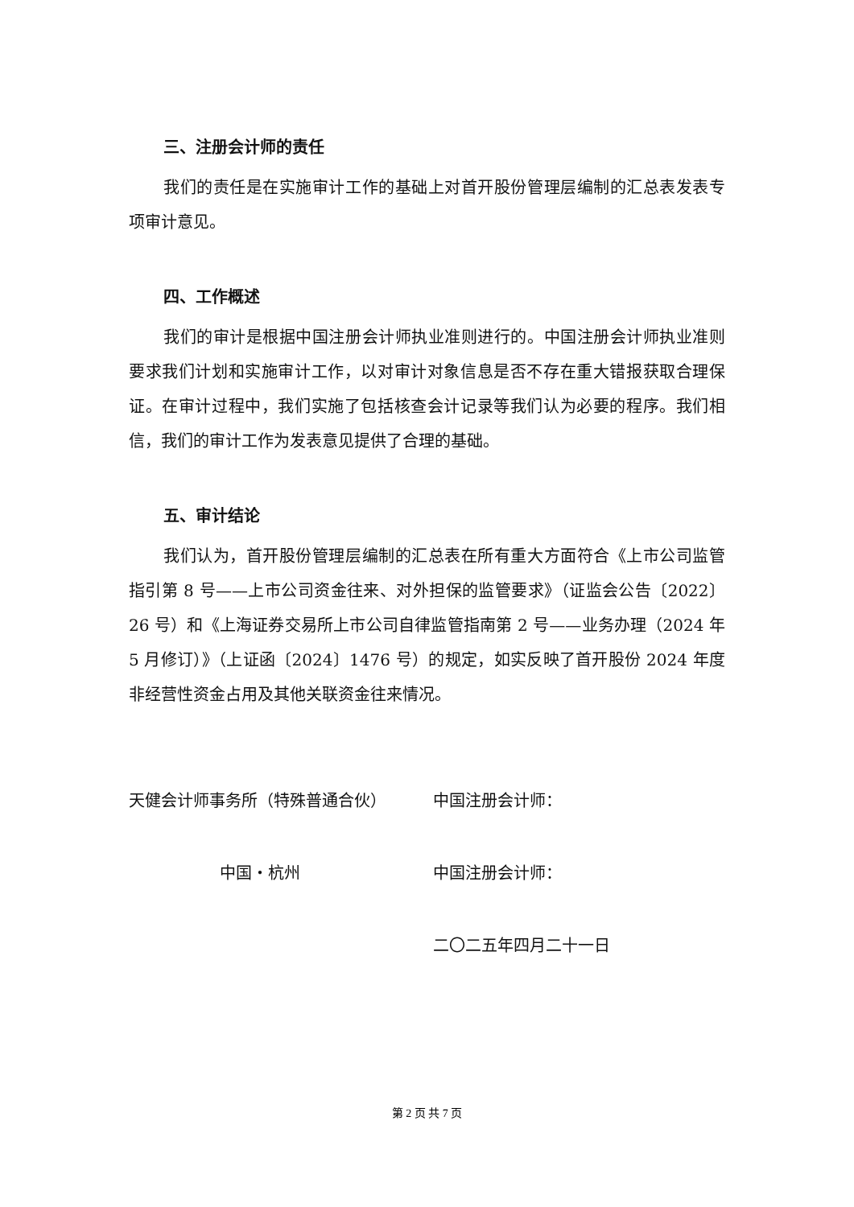三、注册会计师的责任
我们的责任是在实施审计工作的基础上对首开股份管理层编制的汇总表发表专项审计意见。
四、工作概述
我们的审计是根据中国注册会计师执业准则进行的。中国注册会计师执业准则要求我们计划和实施审计工作，以对审计对象信息是否不存在重大错报获取合理保证。在审计过程中，我们实施了包括核查会计记录等我们认为必要的程序。我们相信，我们的审计工作为发表意见提供了合理的基础。
五、审计结论
我们认为，首开股份管理层编制的汇总表在所有重大方面符合《上市公司监管指引第 8 号——上市公司资金往来、对外担保的监管要求》（证监会公告〔2022〕26 号）和《上海证券交易所上市公司自律监管指南第 2 号——业务办理（2024 年 5 月修订）》（上证函〔2024〕1476 号）的规定，如实反映了首开股份 2024 年度非经营性资金占用及其他关联资金往来情况。
天健会计师事务所（特殊普通合伙）
中国注册会计师：
中国・杭州
中国注册会计师：
二〇二五年四月二十一日
第 2 页 共 7 页